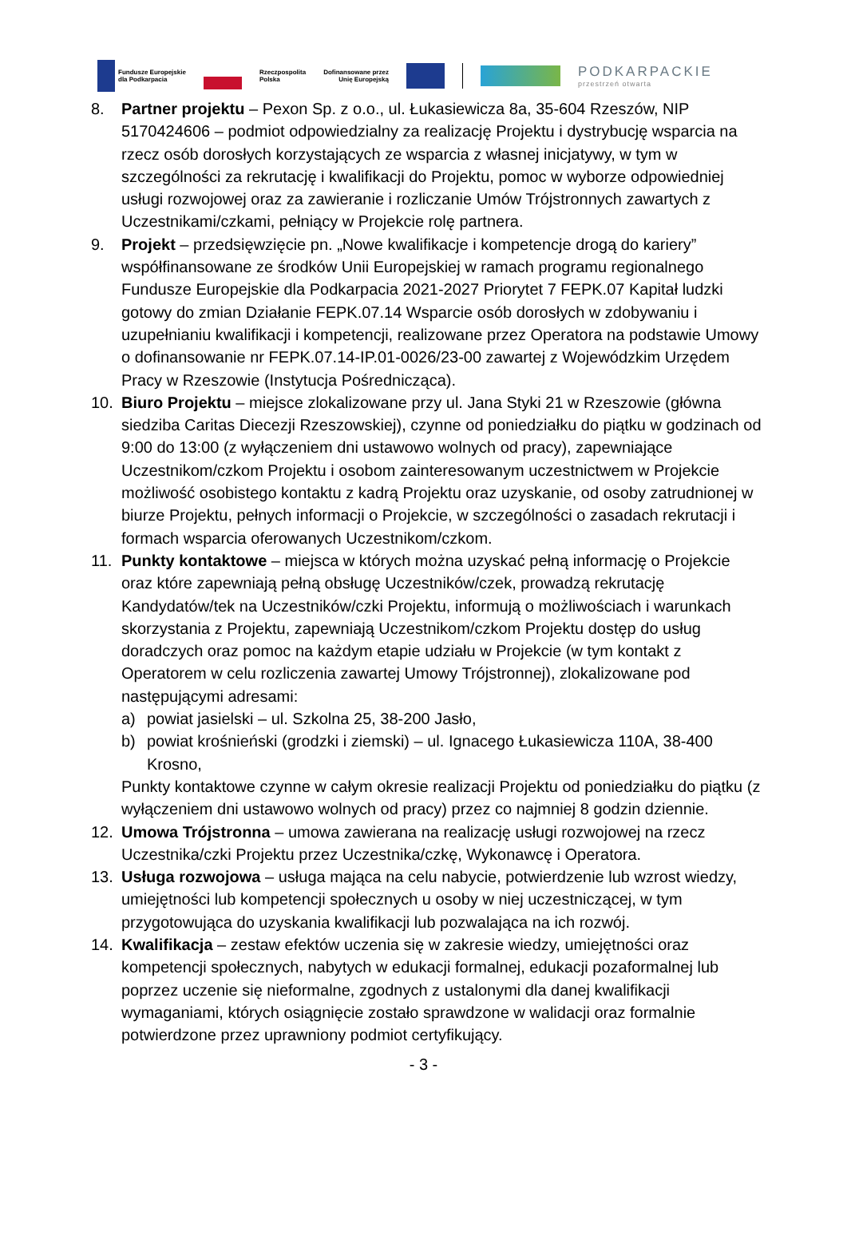Fundusze Europejskie
dla Podkarpacia
Rzeczpospolita
Polska
Dofinansowane przez
Unię Europejską
PODKARPACKIE
przestrzeń otwarta
8. Partner projektu – Pexon Sp. z o.o., ul. Łukasiewicza 8a, 35-604 Rzeszów, NIP 5170424606 – podmiot odpowiedzialny za realizację Projektu i dystrybucję wsparcia na rzecz osób dorosłych korzystających ze wsparcia z własnej inicjatywy, w tym w szczególności za rekrutację i kwalifikacji do Projektu, pomoc w wyborze odpowiedniej usługi rozwojowej oraz za zawieranie i rozliczanie Umów Trójstronnych zawartych z Uczestnikami/czkami, pełniący w Projekcie rolę partnera.
9. Projekt – przedsięwzięcie pn. „Nowe kwalifikacje i kompetencje drogą do kariery” współfinansowane ze środków Unii Europejskiej w ramach programu regionalnego Fundusze Europejskie dla Podkarpacia 2021-2027 Priorytet 7 FEPK.07 Kapitał ludzki gotowy do zmian Działanie FEPK.07.14 Wsparcie osób dorosłych w zdobywaniu i uzupełnianiu kwalifikacji i kompetencji, realizowane przez Operatora na podstawie Umowy o dofinansowanie nr FEPK.07.14-IP.01-0026/23-00 zawartej z Wojewódzkim Urzędem Pracy w Rzeszowie (Instytucja Pośrednicząca).
10. Biuro Projektu – miejsce zlokalizowane przy ul. Jana Styki 21 w Rzeszowie (główna siedziba Caritas Diecezji Rzeszowskiej), czynne od poniedziałku do piątku w godzinach od 9:00 do 13:00 (z wyłączeniem dni ustawowo wolnych od pracy), zapewniające Uczestnikom/czkom Projektu i osobom zainteresowanym uczestnictwem w Projekcie możliwość osobistego kontaktu z kadrą Projektu oraz uzyskanie, od osoby zatrudnionej w biurze Projektu, pełnych informacji o Projekcie, w szczególności o zasadach rekrutacji i formach wsparcia oferowanych Uczestnikom/czkom.
11. Punkty kontaktowe – miejsca w których można uzyskać pełną informację o Projekcie oraz które zapewniają pełną obsługę Uczestników/czek, prowadzą rekrutację Kandydatów/tek na Uczestników/czki Projektu, informują o możliwościach i warunkach skorzystania z Projektu, zapewniają Uczestnikom/czkom Projektu dostęp do usług doradczych oraz pomoc na każdym etapie udziału w Projekcie (w tym kontakt z Operatorem w celu rozliczenia zawartej Umowy Trójstronnej), zlokalizowane pod następującymi adresami:
a) powiat jasielski – ul. Szkolna 25, 38-200 Jasło,
b) powiat krośnieński (grodzki i ziemski) – ul. Ignacego Łukasiewicza 110A, 38-400 Krosno,
Punkty kontaktowe czynne w całym okresie realizacji Projektu od poniedziałku do piątku (z wyłączeniem dni ustawowo wolnych od pracy) przez co najmniej 8 godzin dziennie.
12. Umowa Trójstronna – umowa zawierana na realizację usługi rozwojowej na rzecz Uczestnika/czki Projektu przez Uczestnika/czkę, Wykonawcę i Operatora.
13. Usługa rozwojowa – usługa mająca na celu nabycie, potwierdzenie lub wzrost wiedzy, umiejętności lub kompetencji społecznych u osoby w niej uczestniczącej, w tym przygotowująca do uzyskania kwalifikacji lub pozwalająca na ich rozwój.
14. Kwalifikacja – zestaw efektów uczenia się w zakresie wiedzy, umiejętności oraz kompetencji społecznych, nabytych w edukacji formalnej, edukacji pozaformalnej lub poprzez uczenie się nieformalne, zgodnych z ustalonymi dla danej kwalifikacji wymaganiami, których osiągnięcie zostało sprawdzone w walidacji oraz formalnie potwierdzone przez uprawniony podmiot certyfikujący.
- 3 -